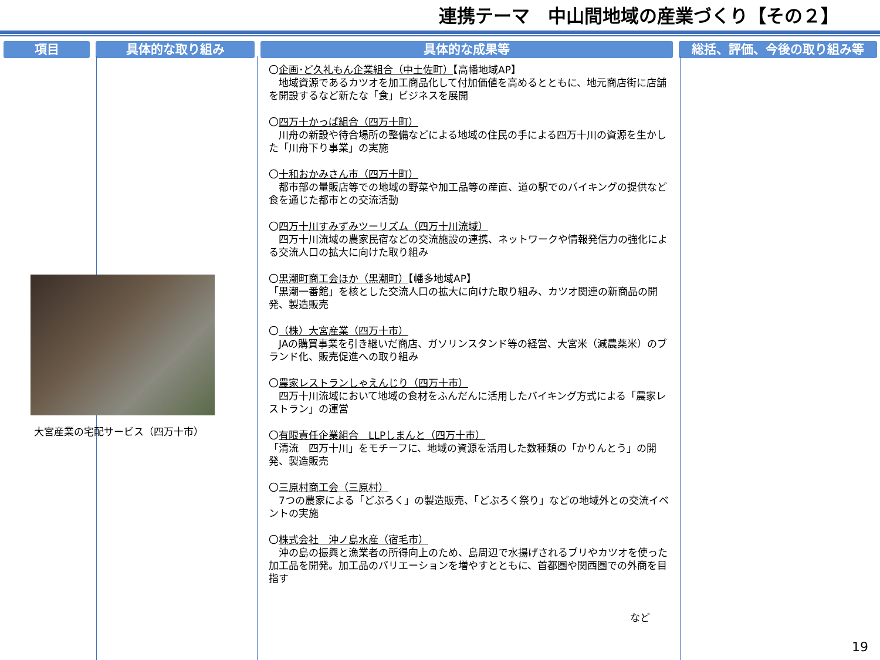連携テーマ　中山間地域の産業づくり【その２】
項目 具体的な取り組み 具体的な成果等 総括、評価、今後の取り組み等
大宮産業の宅配サービス（四万十市）
〇企画･ど久礼もん企業組合（中土佐町）【高幡地域AP】
　地域資源であるカツオを加工商品化して付加価値を高めるとともに、地元商店街に店舗を開設するなど新たな「食」ビジネスを展開
〇四万十かっぱ組合（四万十町）
　川舟の新設や待合場所の整備などによる地域の住民の手による四万十川の資源を生かした「川舟下り事業」の実施
〇十和おかみさん市（四万十町）
　都市部の量販店等での地域の野菜や加工品等の産直、道の駅でのバイキングの提供など食を通じた都市との交流活動
〇四万十川すみずみツーリズム（四万十川流域）
　四万十川流域の農家民宿などの交流施設の連携、ネットワークや情報発信力の強化による交流人口の拡大に向けた取り組み
〇黒潮町商工会ほか（黒潮町）【幡多地域AP】
「黒潮一番館」を核とした交流人口の拡大に向けた取り組み、カツオ関連の新商品の開発、製造販売
〇（株）大宮産業（四万十市）
　JAの購買事業を引き継いだ商店、ガソリンスタンド等の経営、大宮米（減農薬米）のブランド化、販売促進への取り組み
〇農家レストランしゃえんじり（四万十市）
　四万十川流域において地域の食材をふんだんに活用したバイキング方式による「農家レストラン」の運営
〇有限責任企業組合　LLPしまんと（四万十市）
「清流　四万十川」をモチーフに、地域の資源を活用した数種類の「かりんとう」の開発、製造販売
〇三原村商工会（三原村）
　7つの農家による「どぶろく」の製造販売、「どぶろく祭り」などの地域外との交流イベントの実施
〇株式会社　沖ノ島水産（宿毛市）
　沖の島の振興と漁業者の所得向上のため、島周辺で水揚げされるブリやカツオを使った加工品を開発。加工品のバリエーションを増やすとともに、首都圏や関西圏での外商を目指す
など
19